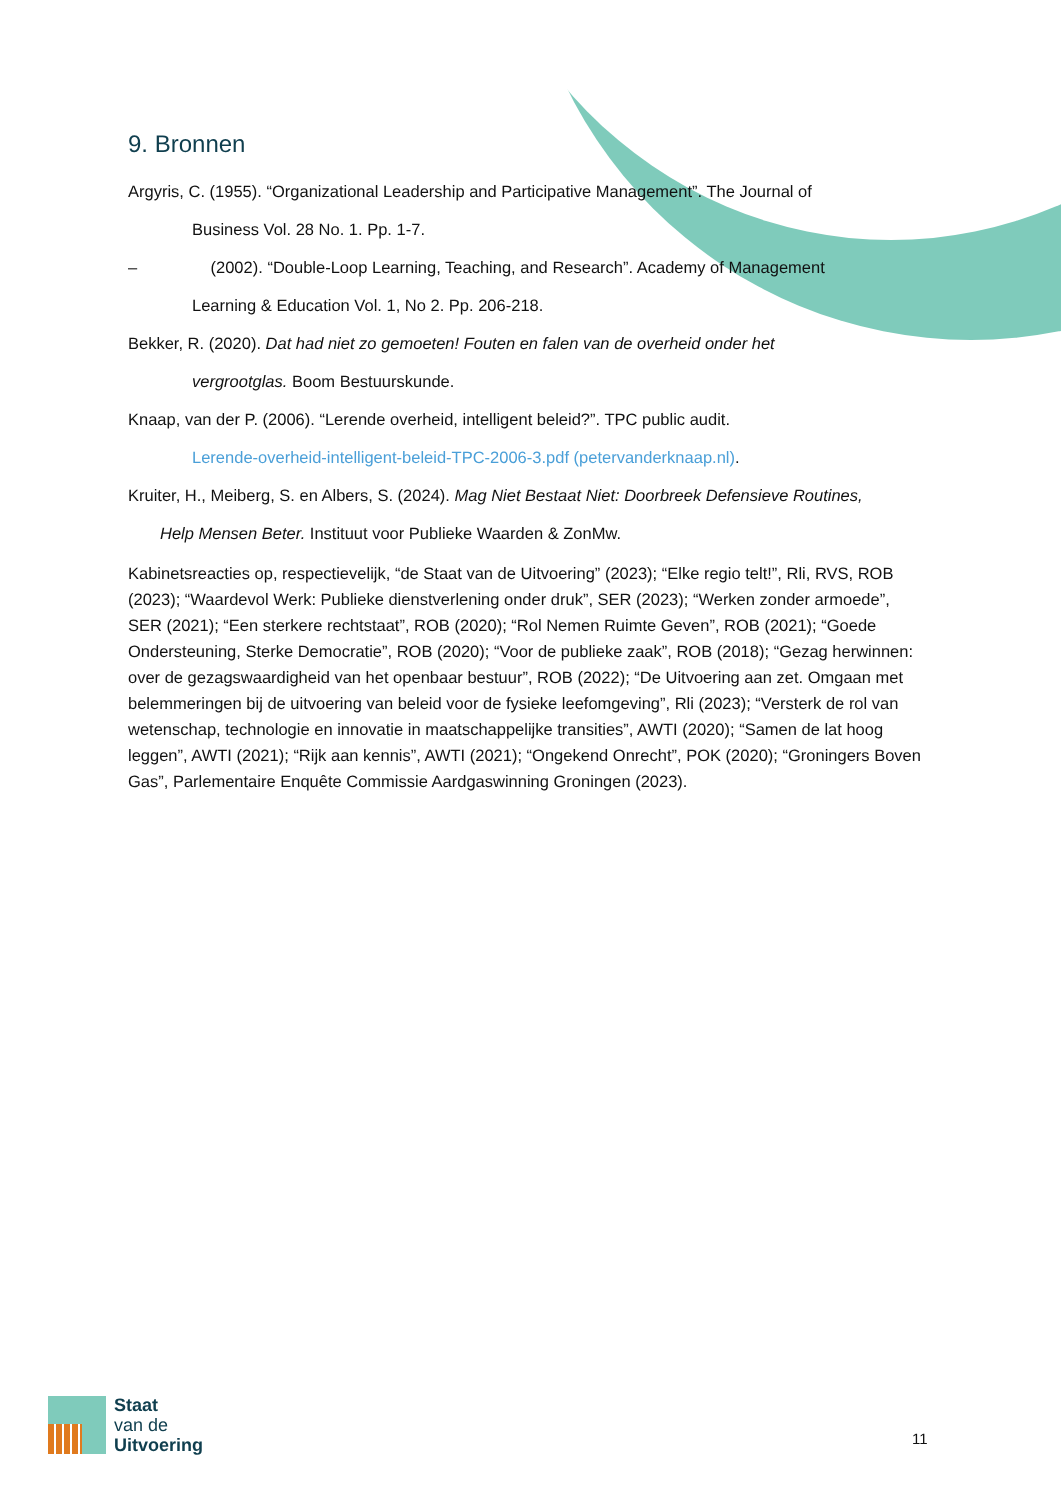9. Bronnen
Argyris, C. (1955). “Organizational Leadership and Participative Management”. The Journal of
Business Vol. 28 No. 1. Pp. 1-7.
– (2002). “Double-Loop Learning, Teaching, and Research”. Academy of Management
Learning & Education Vol. 1, No 2. Pp. 206-218.
Bekker, R. (2020). Dat had niet zo gemoeten! Fouten en falen van de overheid onder het
vergrootglas. Boom Bestuurskunde.
Knaap, van der P. (2006). “Lerende overheid, intelligent beleid?”. TPC public audit.
Lerende-overheid-intelligent-beleid-TPC-2006-3.pdf (petervanderknaap.nl).
Kruiter, H., Meiberg, S. en Albers, S. (2024). Mag Niet Bestaat Niet: Doorbreek Defensieve Routines,
Help Mensen Beter. Instituut voor Publieke Waarden & ZonMw.
Kabinetsreacties op, respectievelijk, “de Staat van de Uitvoering” (2023); “Elke regio telt!”, Rli, RVS, ROB (2023); “Waardevol Werk: Publieke dienstverlening onder druk”, SER (2023); “Werken zonder armoede”, SER (2021); “Een sterkere rechtstaat”, ROB (2020); “Rol Nemen Ruimte Geven”, ROB (2021); “Goede Ondersteuning, Sterke Democratie”, ROB (2020); “Voor de publieke zaak”, ROB (2018); “Gezag herwinnen: over de gezagswaardigheid van het openbaar bestuur”, ROB (2022); “De Uitvoering aan zet. Omgaan met belemmeringen bij de uitvoering van beleid voor de fysieke leefomgeving”, Rli (2023); “Versterk de rol van wetenschap, technologie en innovatie in maatschappelijke transities”, AWTI (2020); “Samen de lat hoog leggen”, AWTI (2021); “Rijk aan kennis”, AWTI (2021); “Ongekend Onrecht”, POK (2020); “Groningers Boven Gas”, Parlementaire Enquête Commissie Aardgaswinning Groningen (2023).
Staat
van de
Uitvoering
11